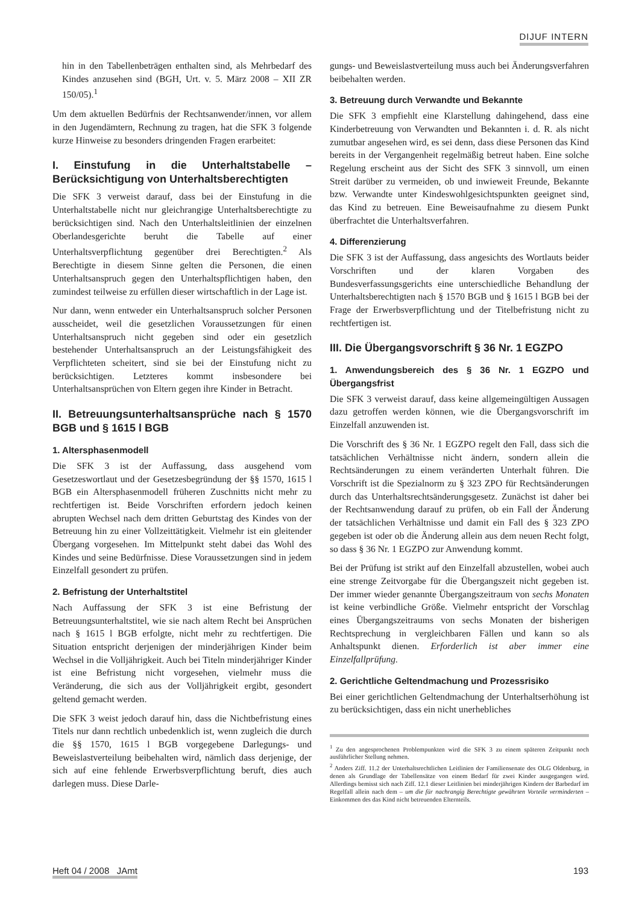DIJUF INTERN
hin in den Tabellenbeträgen enthalten sind, als Mehrbedarf des Kindes anzusehen sind (BGH, Urt. v. 5. März 2008 – XII ZR 150/05).<sup>1</sup>
Um dem aktuellen Bedürfnis der Rechtsanwender/innen, vor allem in den Jugendämtern, Rechnung zu tragen, hat die SFK 3 folgende kurze Hinweise zu besonders dringenden Fragen erarbeitet:
I. Einstufung in die Unterhaltstabelle – Berücksichtigung von Unterhaltsberechtigten
Die SFK 3 verweist darauf, dass bei der Einstufung in die Unterhaltstabelle nicht nur gleichrangige Unterhaltsberechtigte zu berücksichtigen sind. Nach den Unterhaltsleitlinien der einzelnen Oberlandesgerichte beruht die Tabelle auf einer Unterhaltsverpflichtung gegenüber drei Berechtigten.<sup>2</sup> Als Berechtigte in diesem Sinne gelten die Personen, die einen Unterhaltsanspruch gegen den Unterhaltspflichtigen haben, den zumindest teilweise zu erfüllen dieser wirtschaftlich in der Lage ist.
Nur dann, wenn entweder ein Unterhaltsanspruch solcher Personen ausscheidet, weil die gesetzlichen Voraussetzungen für einen Unterhaltsanspruch nicht gegeben sind oder ein gesetzlich bestehender Unterhaltsanspruch an der Leistungsfähigkeit des Verpflichteten scheitert, sind sie bei der Einstufung nicht zu berücksichtigen. Letzteres kommt insbesondere bei Unterhaltsansprüchen von Eltern gegen ihre Kinder in Betracht.
II. Betreuungsunterhaltsansprüche nach § 1570 BGB und § 1615 l BGB
1. Altersphasenmodell
Die SFK 3 ist der Auffassung, dass ausgehend vom Gesetzeswortlaut und der Gesetzesbegründung der §§ 1570, 1615 l BGB ein Altersphasenmodell früheren Zuschnitts nicht mehr zu rechtfertigen ist. Beide Vorschriften erfordern jedoch keinen abrupten Wechsel nach dem dritten Geburtstag des Kindes von der Betreuung hin zu einer Vollzeittätigkeit. Vielmehr ist ein gleitender Übergang vorgesehen. Im Mittelpunkt steht dabei das Wohl des Kindes und seine Bedürfnisse. Diese Voraussetzungen sind in jedem Einzelfall gesondert zu prüfen.
2. Befristung der Unterhaltstitel
Nach Auffassung der SFK 3 ist eine Befristung der Betreuungsunterhaltstitel, wie sie nach altem Recht bei Ansprüchen nach § 1615 l BGB erfolgte, nicht mehr zu rechtfertigen. Die Situation entspricht derjenigen der minderjährigen Kinder beim Wechsel in die Volljährigkeit. Auch bei Titeln minderjähriger Kinder ist eine Befristung nicht vorgesehen, vielmehr muss die Veränderung, die sich aus der Volljährigkeit ergibt, gesondert geltend gemacht werden.
Die SFK 3 weist jedoch darauf hin, dass die Nichtbefristung eines Titels nur dann rechtlich unbedenklich ist, wenn zugleich die durch die §§ 1570, 1615 l BGB vorgegebene Darlegungs- und Beweislastverteilung beibehalten wird, nämlich dass derjenige, der sich auf eine fehlende Erwerbsverpflichtung beruft, dies auch darlegen muss. Diese Darle-
gungs- und Beweislastverteilung muss auch bei Änderungsverfahren beibehalten werden.
3. Betreuung durch Verwandte und Bekannte
Die SFK 3 empfiehlt eine Klarstellung dahingehend, dass eine Kinderbetreuung von Verwandten und Bekannten i. d. R. als nicht zumutbar angesehen wird, es sei denn, dass diese Personen das Kind bereits in der Vergangenheit regelmäßig betreut haben. Eine solche Regelung erscheint aus der Sicht des SFK 3 sinnvoll, um einen Streit darüber zu vermeiden, ob und inwieweit Freunde, Bekannte bzw. Verwandte unter Kindeswohlgesichtspunkten geeignet sind, das Kind zu betreuen. Eine Beweisaufnahme zu diesem Punkt überfrachtet die Unterhaltsverfahren.
4. Differenzierung
Die SFK 3 ist der Auffassung, dass angesichts des Wortlauts beider Vorschriften und der klaren Vorgaben des Bundesverfassungsgerichts eine unterschiedliche Behandlung der Unterhaltsberechtigten nach § 1570 BGB und § 1615 l BGB bei der Frage der Erwerbsverpflichtung und der Titelbefristung nicht zu rechtfertigen ist.
III. Die Übergangsvorschrift § 36 Nr. 1 EGZPO
1. Anwendungsbereich des § 36 Nr. 1 EGZPO und Übergangsfrist
Die SFK 3 verweist darauf, dass keine allgemeingültigen Aussagen dazu getroffen werden können, wie die Übergangsvorschrift im Einzelfall anzuwenden ist.
Die Vorschrift des § 36 Nr. 1 EGZPO regelt den Fall, dass sich die tatsächlichen Verhältnisse nicht ändern, sondern allein die Rechtsänderungen zu einem veränderten Unterhalt führen. Die Vorschrift ist die Spezialnorm zu § 323 ZPO für Rechtsänderungen durch das Unterhaltsrechtsänderungsgesetz. Zunächst ist daher bei der Rechtsanwendung darauf zu prüfen, ob ein Fall der Änderung der tatsächlichen Verhältnisse und damit ein Fall des § 323 ZPO gegeben ist oder ob die Änderung allein aus dem neuen Recht folgt, so dass § 36 Nr. 1 EGZPO zur Anwendung kommt.
Bei der Prüfung ist strikt auf den Einzelfall abzustellen, wobei auch eine strenge Zeitvorgabe für die Übergangszeit nicht gegeben ist. Der immer wieder genannte Übergangszeitraum von sechs Monaten ist keine verbindliche Größe. Vielmehr entspricht der Vorschlag eines Übergangszeitraums von sechs Monaten der bisherigen Rechtsprechung in vergleichbaren Fällen und kann so als Anhaltspunkt dienen. Erforderlich ist aber immer eine Einzelfallprüfung.
2. Gerichtliche Geltendmachung und Prozessrisiko
Bei einer gerichtlichen Geltendmachung der Unterhaltserhöhung ist zu berücksichtigen, dass ein nicht unerhebliches
<sup>1</sup> Zu den angesprochenen Problempunkten wird die SFK 3 zu einem späteren Zeitpunkt noch ausführlicher Stellung nehmen.
<sup>2</sup> Anders Ziff. 11.2 der Unterhaltsrechtlichen Leitlinien der Familiensenate des OLG Oldenburg, in denen als Grundlage der Tabellensätze von einem Bedarf für zwei Kinder ausgegangen wird. Allerdings bemisst sich nach Ziff. 12.1 dieser Leitlinien bei minderjährigen Kindern der Barbedarf im Regelfall allein nach dem – um die für nachrangig Berechtigte gewährten Vorteile verminderten – Einkommen des das Kind nicht betreuenden Elternteils.
Heft 04 / 2008 JAmt 193